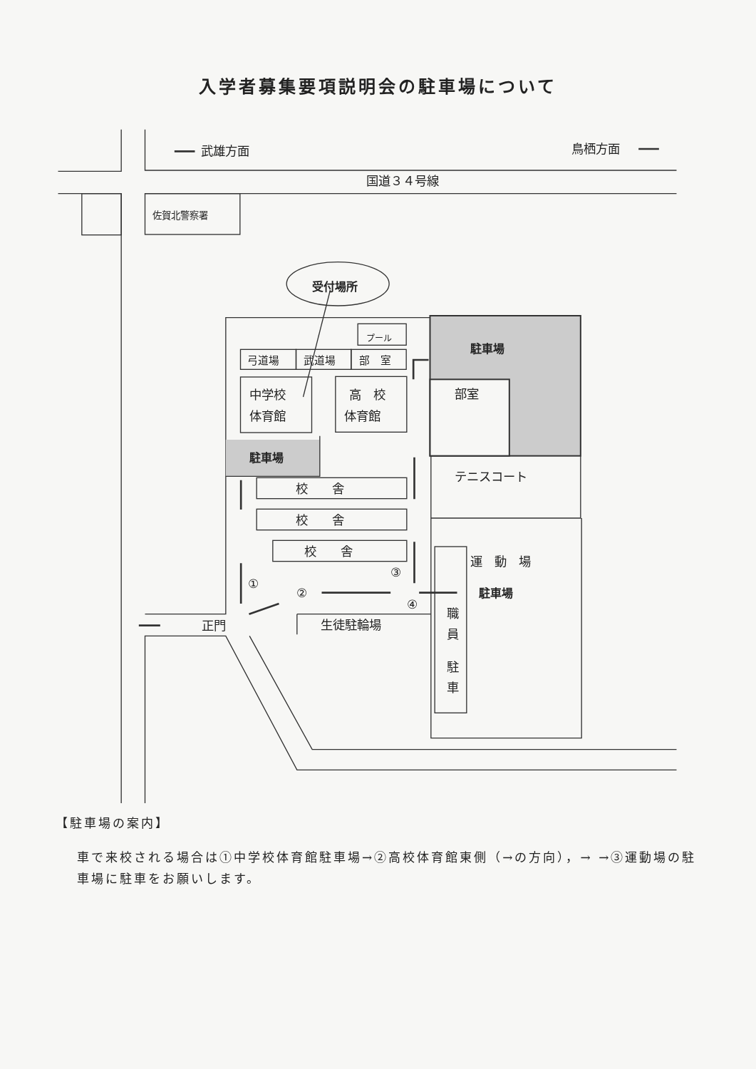入学者募集要項説明会の駐車場について
武雄方面
鳥栖方面
国道３４号線
佐賀北警察署
受付場所
プール
弓道場
武道場
部　室
中学校
体育館
高　校
体育館
駐車場
部室
駐車場
テニスコート
校　　舎
校　　舎
校　　舎
運　動　場
③
①
②
駐車場
④
職
員
駐
車
正門
生徒駐輪場
【駐車場の案内】
車で来校される場合は①中学校体育館駐車場→②高校体育館東側（→の方向），→ →③運動場の駐車場に駐車をお願いします。